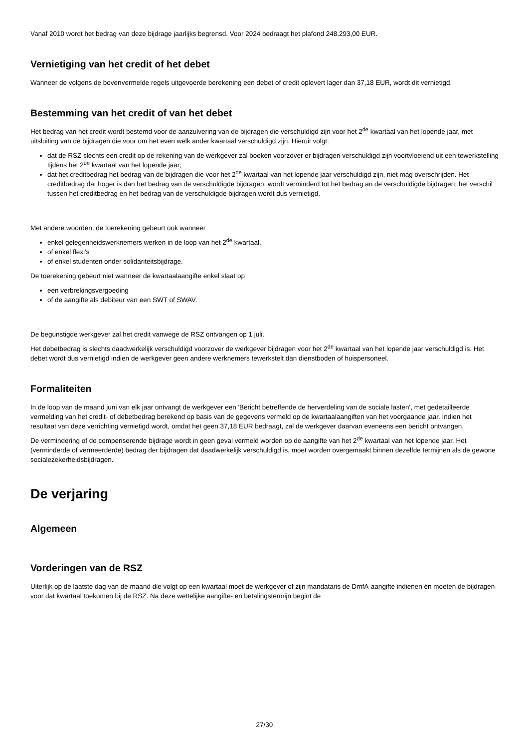Vanaf 2010 wordt het bedrag van deze bijdrage jaarlijks begrensd. Voor 2024 bedraagt het plafond 248.293,00 EUR.
Vernietiging van het credit of het debet
Wanneer de volgens de bovenvermelde regels uitgevoerde berekening een debet of credit oplevert lager dan 37,18 EUR, wordt dit vernietigd.
Bestemming van het credit of van het debet
Het bedrag van het credit wordt bestemd voor de aanzuivering van de bijdragen die verschuldigd zijn voor het 2<sup>de</sup> kwartaal van het lopende jaar, met uitsluiting van de bijdragen die voor om het even welk ander kwartaal verschuldigd zijn. Hieruit volgt:
dat de RSZ slechts een credit op de rekening van de werkgever zal boeken voorzover er bijdragen verschuldigd zijn voortvloeiend uit een tewerkstelling tijdens het 2<sup>de</sup> kwartaal van het lopende jaar;
dat het creditbedrag het bedrag van de bijdragen die voor het 2<sup>de</sup> kwartaal van het lopende jaar verschuldigd zijn, niet mag overschrijden. Het creditbedrag dat hoger is dan het bedrag van de verschuldigde bijdragen, wordt verminderd tot het bedrag an de verschuldigde bijdragen; het verschil tussen het creditbedrag en het bedrag van de verschuldigde bijdragen wordt dus vernietigd.
Met andere woorden, de toerekening gebeurt ook wanneer
enkel gelegenheidswerknemers werken in de loop van het 2<sup>de</sup> kwartaal,
of enkel flexi's
of enkel studenten onder solidariteitsbijdrage.
De toerekening gebeurt niet wanneer de kwartaalaangifte enkel slaat op
een verbrekingsvergoeding
of de aangifte als debiteur van een SWT of SWAV.
De begunstigde werkgever zal het credit vanwege de RSZ ontvangen op 1 juli.
Het debetbedrag is slechts daadwerkelijk verschuldigd voorzover de werkgever bijdragen voor het 2<sup>de</sup> kwartaal van het lopende jaar verschuldigd is. Het debet wordt dus vernietigd indien de werkgever geen andere werknemers tewerkstelt dan dienstboden of huispersoneel.
Formaliteiten
In de loop van de maand juni van elk jaar ontvangt de werkgever een 'Bericht betreffende de herverdeling van de sociale lasten', met gedetailleerde vermelding van het credit- of debetbedrag berekend op basis van de gegevens vermeld op de kwartaalaangiften van het voorgaande jaar. Indien het resultaat van deze verrichting vernietigd wordt, omdat het geen 37,18 EUR bedraagt, zal de werkgever daarvan eveneens een bericht ontvangen.
De vermindering of de compenserende bijdrage wordt in geen geval vermeld worden op de aangifte van het 2<sup>de</sup> kwartaal van het lopende jaar. Het (verminderde of vermeerderde) bedrag der bijdragen dat daadwerkelijk verschuldigd is, moet worden overgemaakt binnen dezelfde termijnen als de gewone socialezekerheidsbijdragen.
De verjaring
Algemeen
Vorderingen van de RSZ
Uiterlijk op de laatste dag van de maand die volgt op een kwartaal moet de werkgever of zijn mandataris de DmfA-aangifte indienen én moeten de bijdragen voor dat kwartaal toekomen bij de RSZ. Na deze wettelijke aangifte- en betalingstermijn begint de
27/30